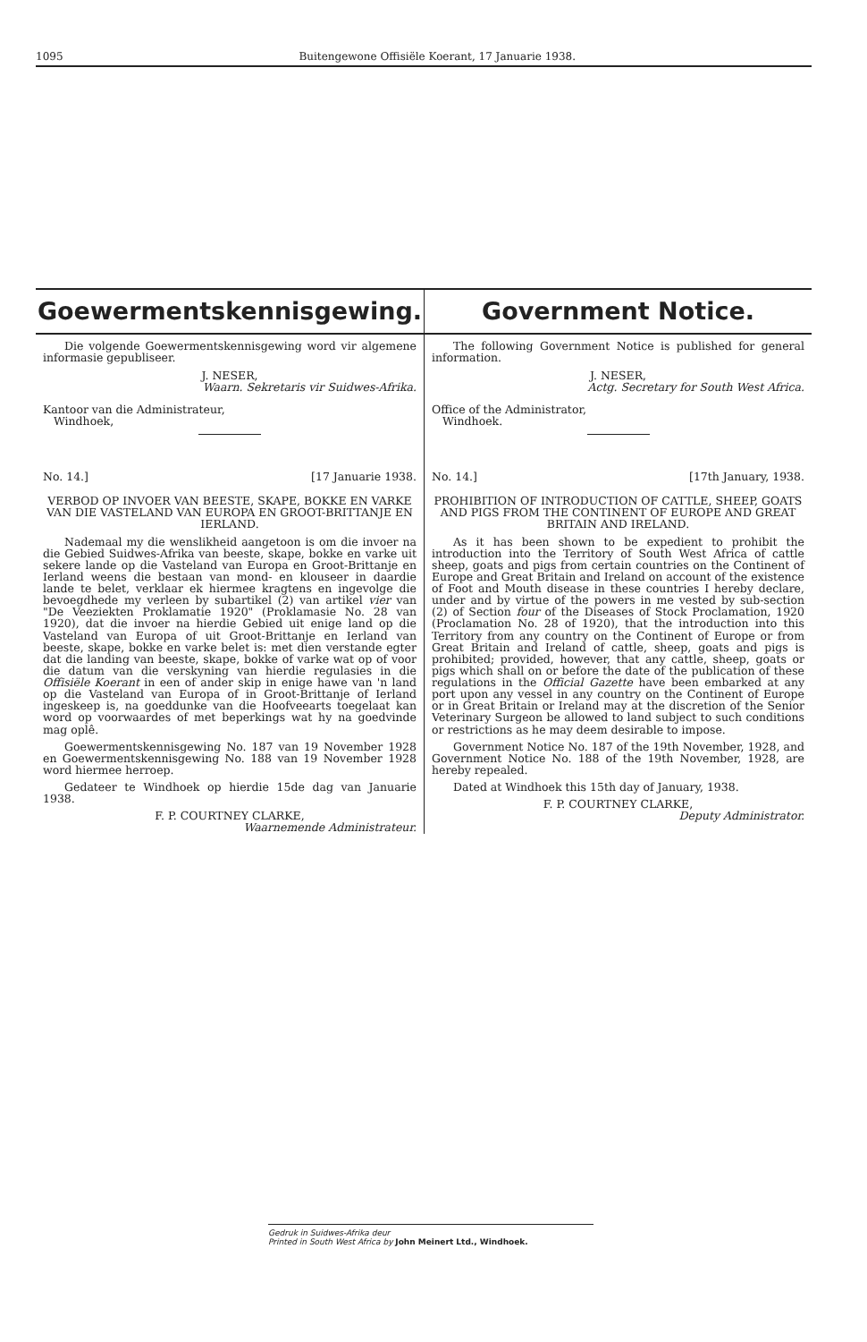1095 Buitengewone Offisiële Koerant, 17 Januarie 1938.
Goewermentskennisgewing.
Die volgende Goewermentskennisgewing word vir algemene informasie gepubliseer.
J. NESER,
Waarn. Sekretaris vir Suidwes-Afrika.
Kantoor van die Administrateur,
Windhoek,
No. 14.] [17 Januarie 1938.
VERBOD OP INVOER VAN BEESTE, SKAPE, BOKKE EN VARKE VAN DIE VASTELAND VAN EUROPA EN GROOT-BRITTANJE EN IERLAND.
Nademaal my die wenslikheid aangetoon is om die invoer na die Gebied Suidwes-Afrika van beeste, skape, bokke en varke uit sekere lande op die Vasteland van Europa en Groot-Brittanje en Ierland weens die bestaan van mond- en klouseer in daardie lande te belet, verklaar ek hiermee kragtens en ingevolge die bevoegdhede my verleen by subartikel (2) van artikel vier van "De Veeziekten Proklamatie 1920" (Proklamasie No. 28 van 1920), dat die invoer na hierdie Gebied uit enige land op die Vasteland van Europa of uit Groot-Brittanje en Ierland van beeste, skape, bokke en varke belet is: met dien verstande egter dat die landing van beeste, skape, bokke of varke wat op of voor die datum van die verskyning van hierdie regulasies in die Offisiële Koerant in een of ander skip in enige hawe van 'n land op die Vasteland van Europa of in Groot-Brittanje of Ierland ingeskeep is, na goeddunke van die Hoofveearts toegelaat kan word op voorwaardes of met beperkings wat hy na goedvinde mag oplê.
Goewermentskennisgewing No. 187 van 19 November 1928 en Goewermentskennisgewing No. 188 van 19 November 1928 word hiermee herroep.
Gedateer te Windhoek op hierdie 15de dag van Januarie 1938.
F. P. COURTNEY CLARKE,
Waarnemende Administrateur.
Government Notice.
The following Government Notice is published for general information.
J. NESER,
Actg. Secretary for South West Africa.
Office of the Administrator,
Windhoek.
No. 14.] [17th January, 1938.
PROHIBITION OF INTRODUCTION OF CATTLE, SHEEP, GOATS AND PIGS FROM THE CONTINENT OF EUROPE AND GREAT BRITAIN AND IRELAND.
As it has been shown to be expedient to prohibit the introduction into the Territory of South West Africa of cattle sheep, goats and pigs from certain countries on the Continent of Europe and Great Britain and Ireland on account of the existence of Foot and Mouth disease in these countries I hereby declare, under and by virtue of the powers in me vested by sub-section (2) of Section four of the Diseases of Stock Proclamation, 1920 (Proclamation No. 28 of 1920), that the introduction into this Territory from any country on the Continent of Europe or from Great Britain and Ireland of cattle, sheep, goats and pigs is prohibited; provided, however, that any cattle, sheep, goats or pigs which shall on or before the date of the publication of these regulations in the Official Gazette have been embarked at any port upon any vessel in any country on the Continent of Europe or in Great Britain or Ireland may at the discretion of the Senior Veterinary Surgeon be allowed to land subject to such conditions or restrictions as he may deem desirable to impose.
Government Notice No. 187 of the 19th November, 1928, and Government Notice No. 188 of the 19th November, 1928, are hereby repealed.
Dated at Windhoek this 15th day of January, 1938.
F. P. COURTNEY CLARKE,
Deputy Administrator.
Gedruk in Suidwes-Afrika deur
Printed in South West Africa by John Meinert Ltd., Windhoek.